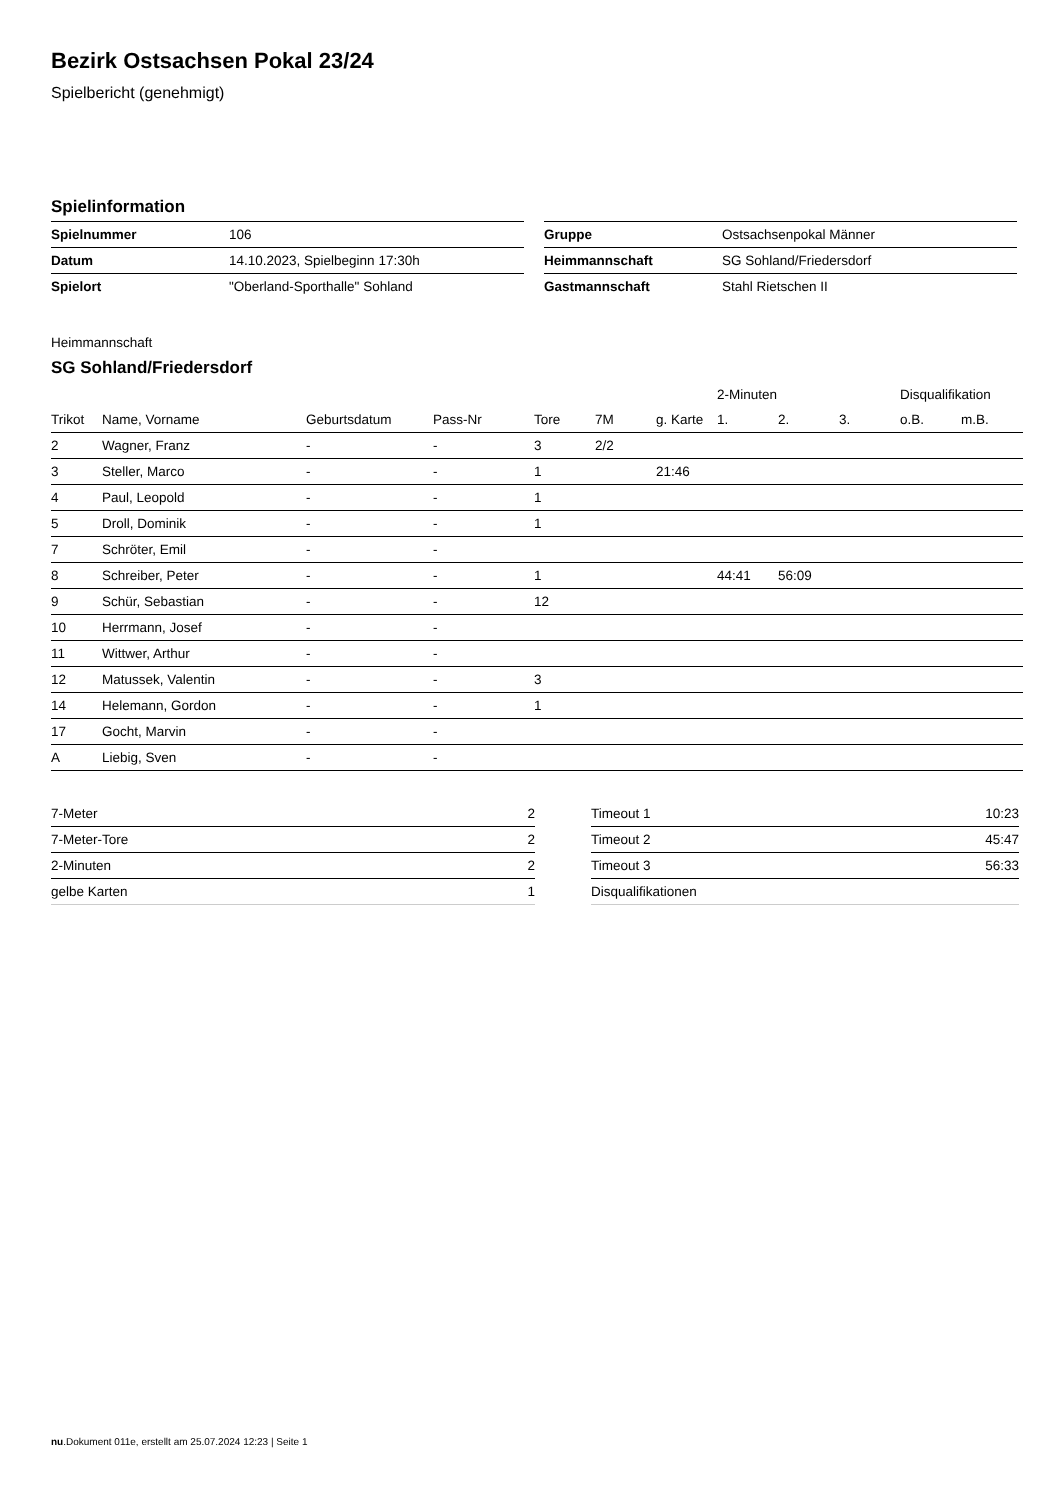Bezirk Ostsachsen Pokal 23/24
Spielbericht (genehmigt)
Spielinformation
| Spielnummer | 106 |
| Datum | 14.10.2023, Spielbeginn 17:30h |
| Spielort | "Oberland-Sporthalle" Sohland |
| Gruppe | Ostsachsenpokal Männer |
| Heimmannschaft | SG Sohland/Friedersdorf |
| Gastmannschaft | Stahl Rietschen II |
Heimmannschaft
SG Sohland/Friedersdorf
| | | | | | | | 2-Minuten | | | Disqualifikation | |
| --- | --- | --- | --- | --- | --- | --- | --- | --- | --- | --- | --- |
| Trikot | Name, Vorname | Geburtsdatum | Pass-Nr | Tore | 7M | g. Karte | 1. | 2. | 3. | o.B. | m.B. |
| 2 | Wagner, Franz | - | - | 3 | 2/2 | | | | | | |
| 3 | Steller, Marco | - | - | 1 | | 21:46 | | | | | |
| 4 | Paul, Leopold | - | - | 1 | | | | | | | |
| 5 | Droll, Dominik | - | - | 1 | | | | | | | |
| 7 | Schröter, Emil | - | - | | | | | | | | |
| 8 | Schreiber, Peter | - | - | 1 | | | 44:41 | 56:09 | | | |
| 9 | Schür, Sebastian | - | - | 12 | | | | | | | |
| 10 | Herrmann, Josef | - | - | | | | | | | | |
| 11 | Wittwer, Arthur | - | - | | | | | | | | |
| 12 | Matussek, Valentin | - | - | 3 | | | | | | | |
| 14 | Helemann, Gordon | - | - | 1 | | | | | | | |
| 17 | Gocht, Marvin | - | - | | | | | | | | |
| A | Liebig, Sven | - | - | | | | | | | | |
| 7-Meter | 2 |
| 7-Meter-Tore | 2 |
| 2-Minuten | 2 |
| gelbe Karten | 1 |
| Timeout 1 | 10:23 |
| Timeout 2 | 45:47 |
| Timeout 3 | 56:33 |
| Disqualifikationen | |
nu.Dokument 011e, erstellt am 25.07.2024 12:23 | Seite 1